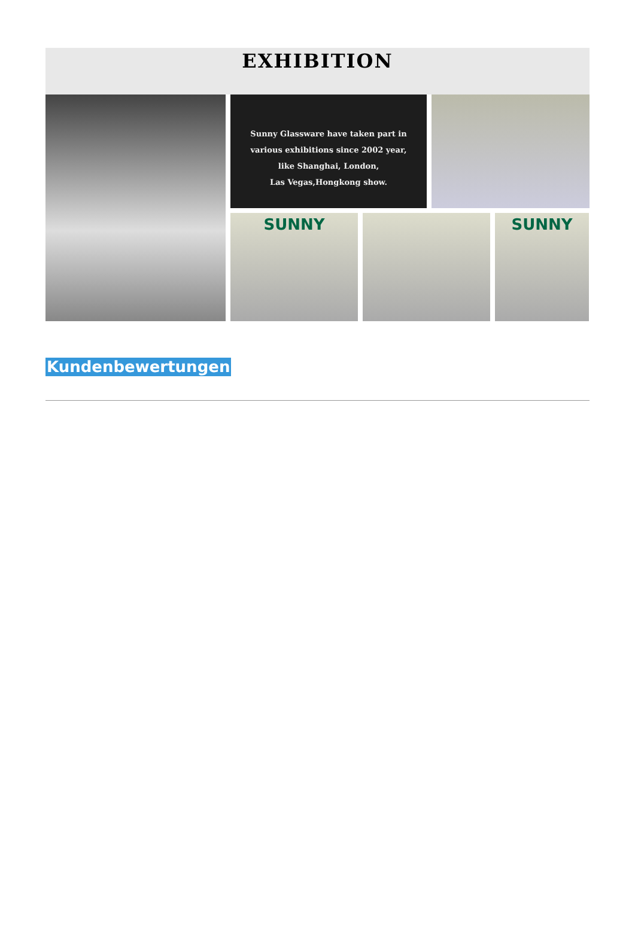EXHIBITION
Sunny Glassware have taken part in
various exhibitions since 2002 year,
like Shanghai, London,
Las Vegas,Hongkong show.
SUNNY
SUNNY
Kundenbewertungen